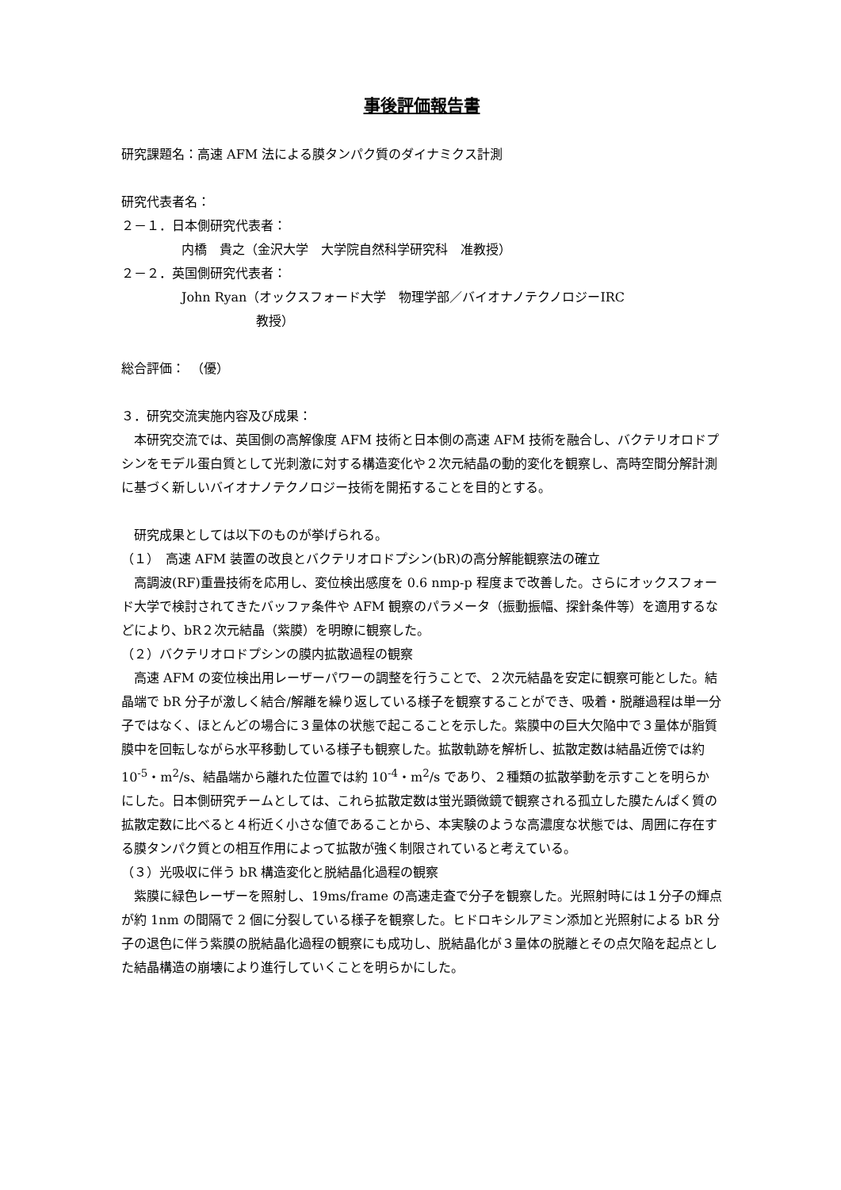事後評価報告書
研究課題名：高速 AFM 法による膜タンパク質のダイナミクス計測
研究代表者名：
２－１．日本側研究代表者：
内橋　貴之（金沢大学　大学院自然科学研究科　准教授）
２－２．英国側研究代表者：
John Ryan（オックスフォード大学　物理学部／バイオナノテクノロジーIRC
教授）
総合評価：　（優）
３．研究交流実施内容及び成果：
本研究交流では、英国側の高解像度 AFM 技術と日本側の高速 AFM 技術を融合し、バクテリオロドプシンをモデル蛋白質として光刺激に対する構造変化や２次元結晶の動的変化を観察し、高時空間分解計測に基づく新しいバイオナノテクノロジー技術を開拓することを目的とする。
研究成果としては以下のものが挙げられる。
（１）　高速 AFM 装置の改良とバクテリオロドプシン(bR)の高分解能観察法の確立
高調波(RF)重畳技術を応用し、変位検出感度を 0.6 nmp-p 程度まで改善した。さらにオックスフォード大学で検討されてきたバッファ条件や AFM 観察のパラメータ（振動振幅、探針条件等）を適用するなどにより、bR２次元結晶（紫膜）を明瞭に観察した。
（２）バクテリオロドプシンの膜内拡散過程の観察
高速 AFM の変位検出用レーザーパワーの調整を行うことで、２次元結晶を安定に観察可能とした。結晶端で bR 分子が激しく結合/解離を繰り返している様子を観察することができ、吸着・脱離過程は単一分子ではなく、ほとんどの場合に３量体の状態で起こることを示した。紫膜中の巨大欠陥中で３量体が脂質膜中を回転しながら水平移動している様子も観察した。拡散軌跡を解析し、拡散定数は結晶近傍では約 10<sup>-5</sup>・m<sup>2</sup>/s、結晶端から離れた位置では約 10<sup>-4</sup>・m<sup>2</sup>/s であり、２種類の拡散挙動を示すことを明らかにした。日本側研究チームとしては、これら拡散定数は蛍光顕微鏡で観察される孤立した膜たんぱく質の拡散定数に比べると４桁近く小さな値であることから、本実験のような高濃度な状態では、周囲に存在する膜タンパク質との相互作用によって拡散が強く制限されていると考えている。
（３）光吸収に伴う bR 構造変化と脱結晶化過程の観察
紫膜に緑色レーザーを照射し、19ms/frame の高速走査で分子を観察した。光照射時には１分子の輝点が約 1nm の間隔で 2 個に分裂している様子を観察した。ヒドロキシルアミン添加と光照射による bR 分子の退色に伴う紫膜の脱結晶化過程の観察にも成功し、脱結晶化が３量体の脱離とその点欠陥を起点とした結晶構造の崩壊により進行していくことを明らかにした。